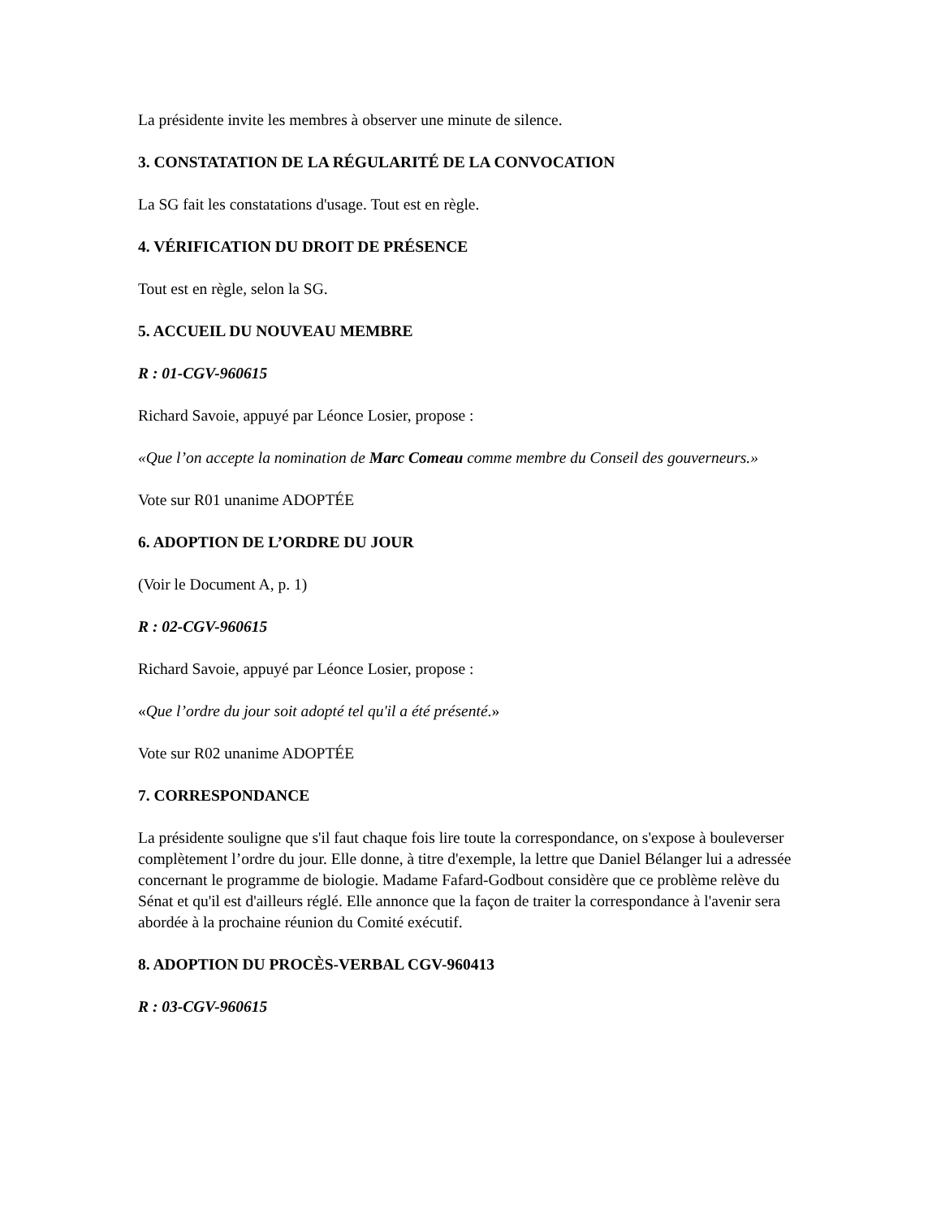La présidente invite les membres à observer une minute de silence.
3. CONSTATATION DE LA RÉGULARITÉ DE LA CONVOCATION
La SG fait les constatations d'usage. Tout est en règle.
4. VÉRIFICATION DU DROIT DE PRÉSENCE
Tout est en règle, selon la SG.
5. ACCUEIL DU NOUVEAU MEMBRE
R : 01-CGV-960615
Richard Savoie, appuyé par Léonce Losier, propose :
«Que l’on accepte la nomination de Marc Comeau comme membre du Conseil des gouverneurs.»
Vote sur R01 unanime ADOPTÉE
6. ADOPTION DE L’ORDRE DU JOUR
(Voir le Document A, p. 1)
R : 02-CGV-960615
Richard Savoie, appuyé par Léonce Losier, propose :
«Que l’ordre du jour soit adopté tel qu'il a été présenté.»
Vote sur R02 unanime ADOPTÉE
7. CORRESPONDANCE
La présidente souligne que s'il faut chaque fois lire toute la correspondance, on s'expose à bouleverser complètement l’ordre du jour. Elle donne, à titre d'exemple, la lettre que Daniel Bélanger lui a adressée concernant le programme de biologie. Madame Fafard-Godbout considère que ce problème relève du Sénat et qu'il est d'ailleurs réglé. Elle annonce que la façon de traiter la correspondance à l'avenir sera abordée à la prochaine réunion du Comité exécutif.
8. ADOPTION DU PROCÈS-VERBAL CGV-960413
R : 03-CGV-960615